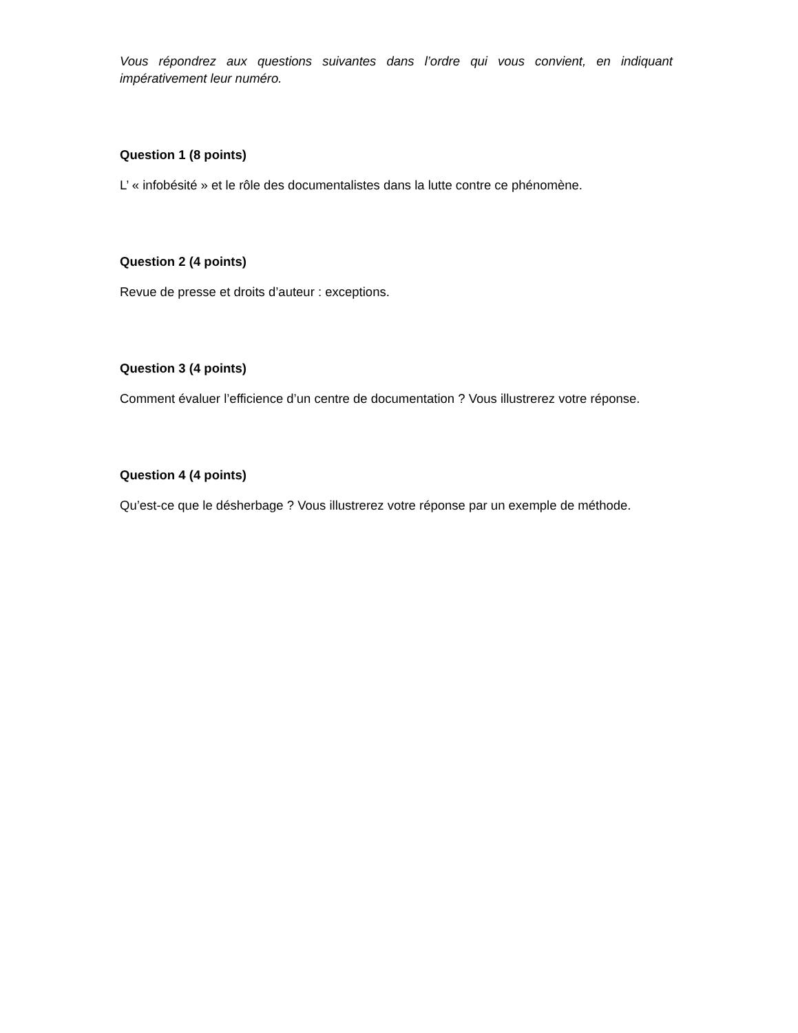Vous répondrez aux questions suivantes dans l’ordre qui vous convient, en indiquant impérativement leur numéro.
Question 1 (8 points)
L’ « infobésité » et le rôle des documentalistes dans la lutte contre ce phénomène.
Question 2 (4 points)
Revue de presse et droits d’auteur : exceptions.
Question 3 (4 points)
Comment évaluer l’efficience d’un centre de documentation ? Vous illustrerez votre réponse.
Question 4 (4 points)
Qu’est-ce que le désherbage ? Vous illustrerez votre réponse par un exemple de méthode.